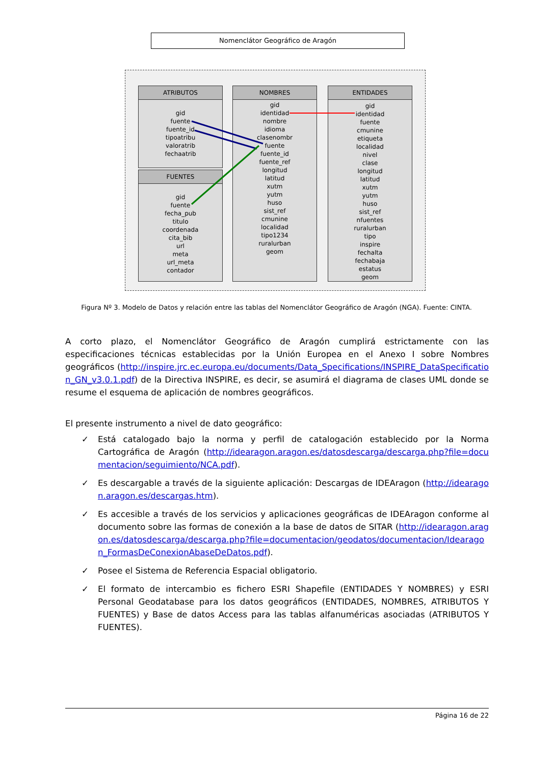Nomenclátor Geográfico de Aragón
ATRIBUTOS
gid
fuente
fuente_id
tipoatribu
valoratrib
fechaatrib
FUENTES
gid
fuente
fecha_pub
titulo
coordenada
cita_bib
url
meta
url_meta
contador
NOMBRES
gid
identidad
nombre
idioma
clasenombr
fuente
fuente_id
fuente_ref
longitud
latitud
xutm
yutm
huso
sist_ref
cmunine
localidad
tipo1234
ruralurban
geom
ENTIDADES
gid
identidad
fuente
cmunine
etiqueta
localidad
nivel
clase
longitud
latitud
xutm
yutm
huso
sist_ref
nfuentes
ruralurban
tipo
inspire
fechalta
fechabaja
estatus
geom
Figura Nº 3. Modelo de Datos y relación entre las tablas del Nomenclátor Geográfico de Aragón (NGA). Fuente: CINTA.
A corto plazo, el Nomenclátor Geográfico de Aragón cumplirá estrictamente con las especificaciones técnicas establecidas por la Unión Europea en el Anexo I sobre Nombres geográficos (http://inspire.jrc.ec.europa.eu/documents/Data_Specifications/INSPIRE_DataSpecification_GN_v3.0.1.pdf) de la Directiva INSPIRE, es decir, se asumirá el diagrama de clases UML donde se resume el esquema de aplicación de nombres geográficos.
El presente instrumento a nivel de dato geográfico:
✓ Está catalogado bajo la norma y perfil de catalogación establecido por la Norma Cartográfica de Aragón (http://idearagon.aragon.es/datosdescarga/descarga.php?file=documentacion/seguimiento/NCA.pdf).
✓ Es descargable a través de la siguiente aplicación: Descargas de IDEAragon (http://idearagon.aragon.es/descargas.htm).
✓ Es accesible a través de los servicios y aplicaciones geográficas de IDEAragon conforme al documento sobre las formas de conexión a la base de datos de SITAR (http://idearagon.aragon.es/datosdescarga/descarga.php?file=documentacion/geodatos/documentacion/Idearagon_FormasDeConexionAbaseDeDatos.pdf).
✓ Posee el Sistema de Referencia Espacial obligatorio.
✓ El formato de intercambio es fichero ESRI Shapefile (ENTIDADES Y NOMBRES) y ESRI Personal Geodatabase para los datos geográficos (ENTIDADES, NOMBRES, ATRIBUTOS Y FUENTES) y Base de datos Access para las tablas alfanuméricas asociadas (ATRIBUTOS Y FUENTES).
Página 16 de 22